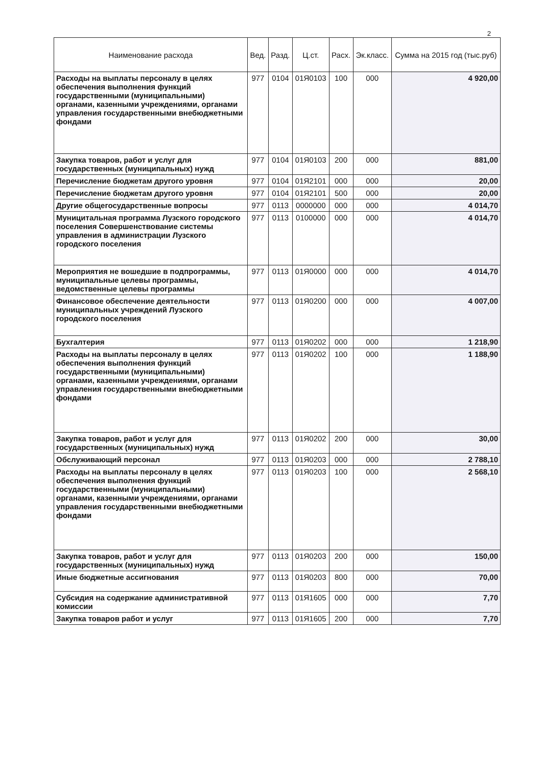2
| Наименование расхода | Вед. | Разд. | Ц.ст. | Расх. | Эк.класс. | Сумма на 2015 год (тыс.руб) |
| --- | --- | --- | --- | --- | --- | --- |
| Расходы на выплаты персоналу в целях обеспечения выполнения функций государственными (муниципальными) органами, казенными учреждениями, органами управления государственными внебюджетными фондами | 977 | 0104 | 01Я0103 | 100 | 000 | 4 920,00 |
| Закупка товаров, работ и услуг для государственных (муниципальных) нужд | 977 | 0104 | 01Я0103 | 200 | 000 | 881,00 |
| Перечисление бюджетам другого уровня | 977 | 0104 | 01Я2101 | 000 | 000 | 20,00 |
| Перечисление бюджетам другого уровня | 977 | 0104 | 01Я2101 | 500 | 000 | 20,00 |
| Другие общегосударственные вопросы | 977 | 0113 | 0000000 | 000 | 000 | 4 014,70 |
| Муницитальная программа Лузского городского поселения Совершенствование системы управления в администрации Лузского городского поселения | 977 | 0113 | 0100000 | 000 | 000 | 4 014,70 |
| Мероприятия не вошедшие в подпрограммы, муниципальные целевы программы, ведомственные целевы программы | 977 | 0113 | 01Я0000 | 000 | 000 | 4 014,70 |
| Финансовое обеспечение деятельности муниципальных учреждений Лузского городского поселения | 977 | 0113 | 01Я0200 | 000 | 000 | 4 007,00 |
| Бухгалтерия | 977 | 0113 | 01Я0202 | 000 | 000 | 1 218,90 |
| Расходы на выплаты персоналу в целях обеспечения выполнения функций государственными (муниципальными) органами, казенными учреждениями, органами управления государственными внебюджетными фондами | 977 | 0113 | 01Я0202 | 100 | 000 | 1 188,90 |
| Закупка товаров, работ и услуг для государственных (муниципальных) нужд | 977 | 0113 | 01Я0202 | 200 | 000 | 30,00 |
| Обслуживающий персонал | 977 | 0113 | 01Я0203 | 000 | 000 | 2 788,10 |
| Расходы на выплаты персоналу в целях обеспечения выполнения функций государственными (муниципальными) органами, казенными учреждениями, органами управления государственными внебюджетными фондами | 977 | 0113 | 01Я0203 | 100 | 000 | 2 568,10 |
| Закупка товаров, работ и услуг для государственных (муниципальных) нужд | 977 | 0113 | 01Я0203 | 200 | 000 | 150,00 |
| Иные бюджетные ассигнования | 977 | 0113 | 01Я0203 | 800 | 000 | 70,00 |
| Субсидия на содержание административной комиссии | 977 | 0113 | 01Я1605 | 000 | 000 | 7,70 |
| Закупка товаров работ и услуг | 977 | 0113 | 01Я1605 | 200 | 000 | 7,70 |